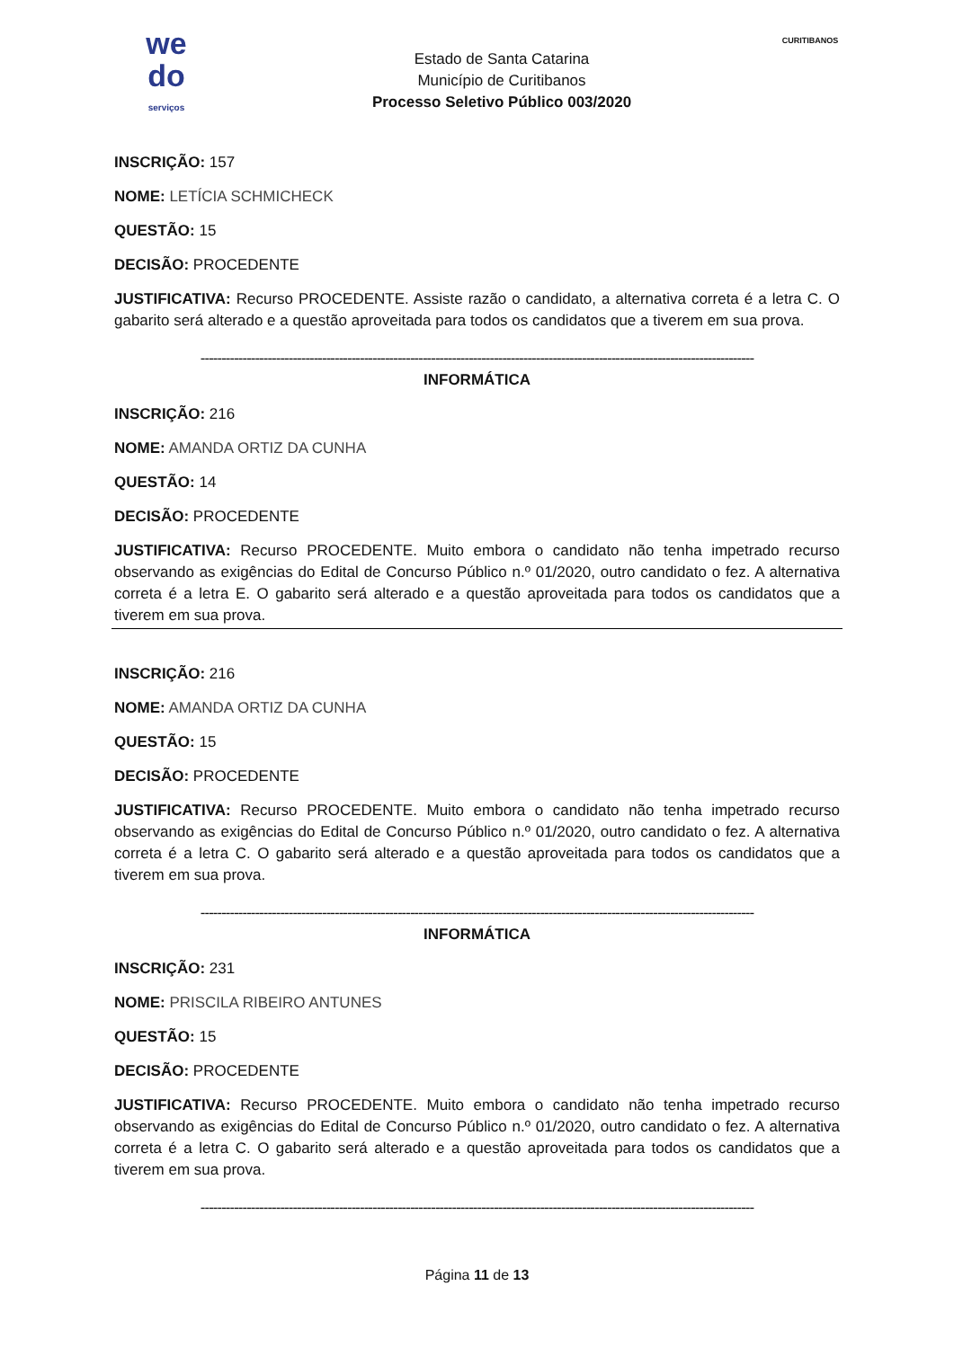we
do
serviços
Estado de Santa Catarina
Município de Curitibanos
Processo Seletivo Público 003/2020
CURITIBANOS
INSCRIÇÃO: 157
NOME: LETÍCIA SCHMICHECK
QUESTÃO: 15
DECISÃO: PROCEDENTE
JUSTIFICATIVA: Recurso PROCEDENTE. Assiste razão o candidato, a alternativa correta é a letra C. O gabarito será alterado e a questão aproveitada para todos os candidatos que a tiverem em sua prova.
------------------------------------------------------------------------------------------------------------------------------------
INFORMÁTICA
INSCRIÇÃO: 216
NOME: AMANDA ORTIZ DA CUNHA
QUESTÃO: 14
DECISÃO: PROCEDENTE
JUSTIFICATIVA: Recurso PROCEDENTE. Muito embora o candidato não tenha impetrado recurso observando as exigências do Edital de Concurso Público n.º 01/2020, outro candidato o fez. A alternativa correta é a letra E. O gabarito será alterado e a questão aproveitada para todos os candidatos que a tiverem em sua prova.
INSCRIÇÃO: 216
NOME: AMANDA ORTIZ DA CUNHA
QUESTÃO: 15
DECISÃO: PROCEDENTE
JUSTIFICATIVA: Recurso PROCEDENTE. Muito embora o candidato não tenha impetrado recurso observando as exigências do Edital de Concurso Público n.º 01/2020, outro candidato o fez. A alternativa correta é a letra C. O gabarito será alterado e a questão aproveitada para todos os candidatos que a tiverem em sua prova.
------------------------------------------------------------------------------------------------------------------------------------
INFORMÁTICA
INSCRIÇÃO: 231
NOME: PRISCILA RIBEIRO ANTUNES
QUESTÃO: 15
DECISÃO: PROCEDENTE
JUSTIFICATIVA: Recurso PROCEDENTE. Muito embora o candidato não tenha impetrado recurso observando as exigências do Edital de Concurso Público n.º 01/2020, outro candidato o fez. A alternativa correta é a letra C. O gabarito será alterado e a questão aproveitada para todos os candidatos que a tiverem em sua prova.
------------------------------------------------------------------------------------------------------------------------------------
Página 11 de 13